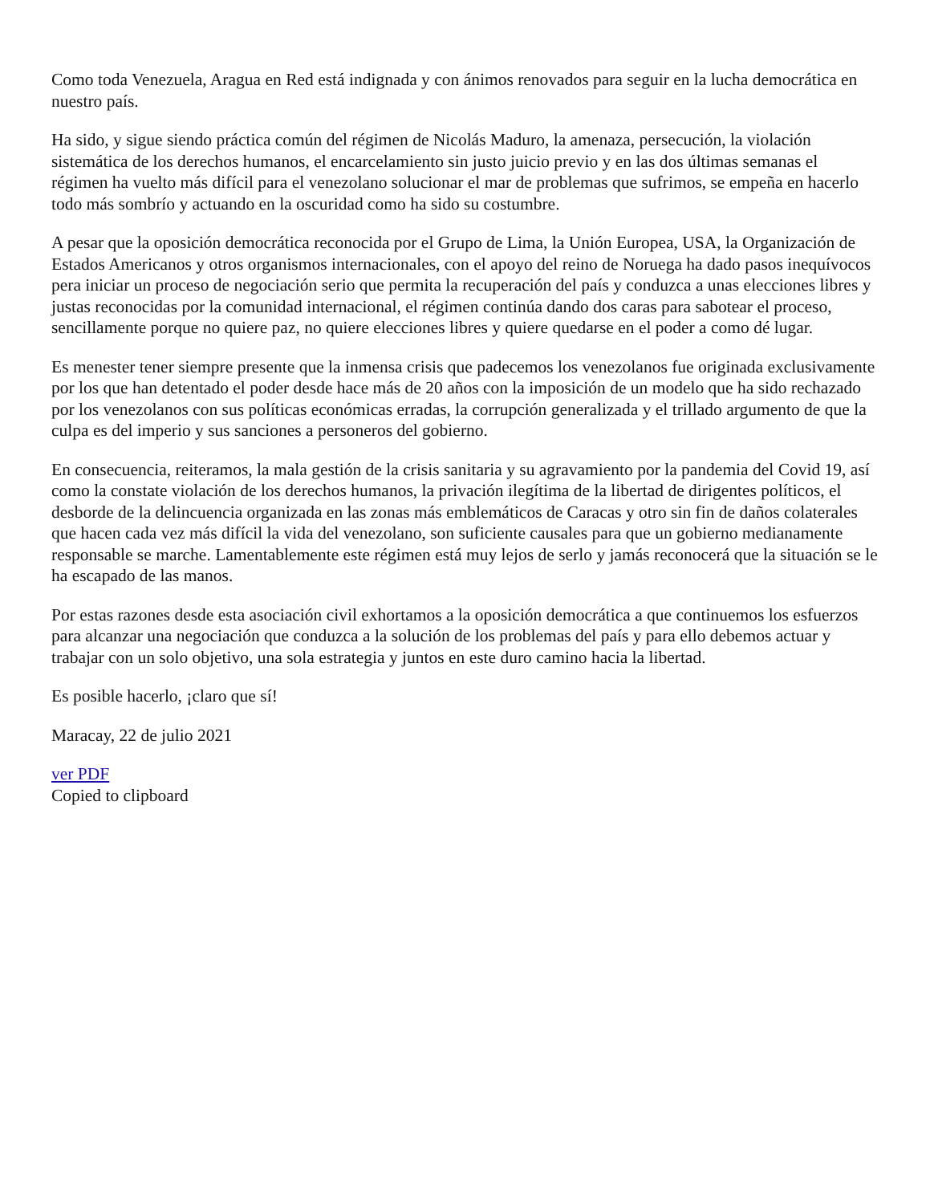Como toda Venezuela, Aragua en Red está indignada y con ánimos renovados para seguir en la lucha democrática en nuestro país.
Ha sido, y sigue siendo práctica común del régimen de Nicolás Maduro, la amenaza, persecución, la violación sistemática de los derechos humanos, el encarcelamiento sin justo juicio previo y en las dos últimas semanas el régimen ha vuelto más difícil para el venezolano solucionar el mar de problemas que sufrimos, se empeña en hacerlo todo más sombrío y actuando en la oscuridad como ha sido su costumbre.
A pesar que la oposición democrática reconocida por el Grupo de Lima, la Unión Europea, USA, la Organización de Estados Americanos y otros organismos internacionales, con el apoyo del reino de Noruega ha dado pasos inequívocos pera iniciar un proceso de negociación serio que permita la recuperación del país y conduzca a unas elecciones libres y justas reconocidas por la comunidad internacional, el régimen continúa dando dos caras para sabotear el proceso, sencillamente porque no quiere paz, no quiere elecciones libres y quiere quedarse en el poder a como dé lugar.
Es menester tener siempre presente que la inmensa crisis que padecemos los venezolanos fue originada exclusivamente por los que han detentado el poder desde hace más de 20 años con la imposición de un modelo que ha sido rechazado por los venezolanos con sus políticas económicas erradas, la corrupción generalizada y el trillado argumento de que la culpa es del imperio y sus sanciones a personeros del gobierno.
En consecuencia, reiteramos, la mala gestión de la crisis sanitaria y su agravamiento por la pandemia del Covid 19, así como la constate violación de los derechos humanos, la privación ilegítima de la libertad de dirigentes políticos, el desborde de la delincuencia organizada en las zonas más emblemáticos de Caracas y otro sin fin de daños colaterales que hacen cada vez más difícil la vida del venezolano, son suficiente causales para que un gobierno medianamente responsable se marche. Lamentablemente este régimen está muy lejos de serlo y jamás reconocerá que la situación se le ha escapado de las manos.
Por estas razones desde esta asociación civil exhortamos a la oposición democrática a que continuemos los esfuerzos para alcanzar una negociación que conduzca a la solución de los problemas del país y para ello debemos actuar y trabajar con un solo objetivo, una sola estrategia y juntos en este duro camino hacia la libertad.
Es posible hacerlo, ¡claro que sí!
Maracay, 22 de julio 2021
ver PDF
Copied to clipboard